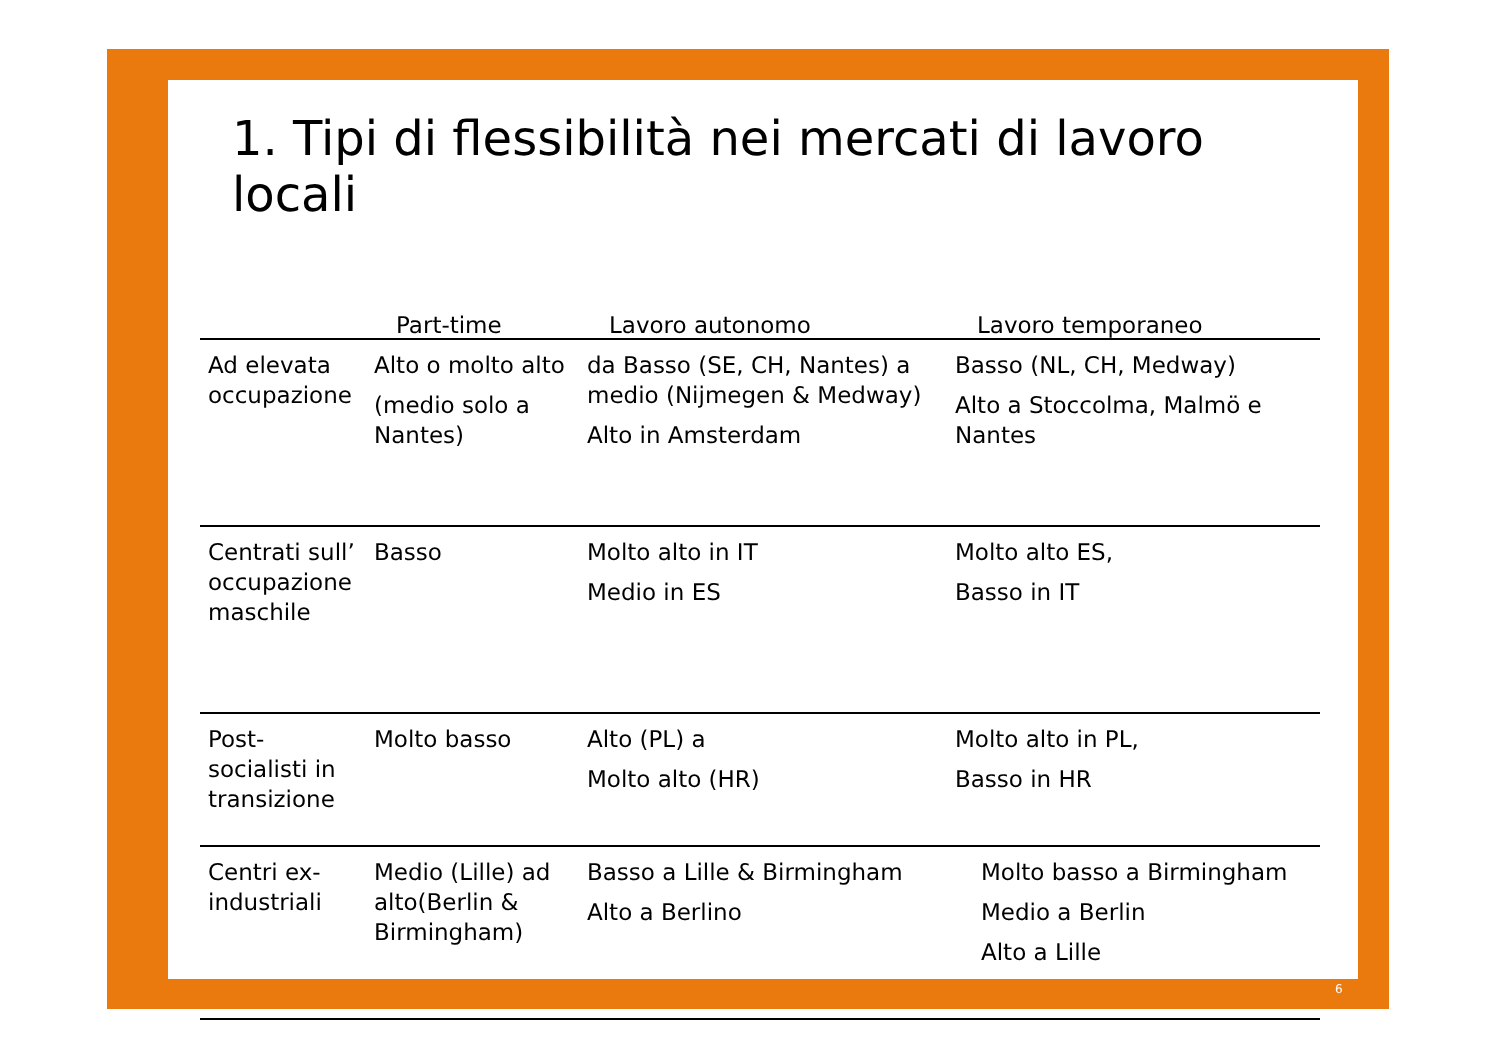1. Tipi di flessibilità nei mercati di lavoro locali
| | Part-time | Lavoro autonomo | Lavoro temporaneo |
| --- | --- | --- | --- |
| Ad elevata occupazione | Alto o molto alto (medio solo a Nantes) | da Basso (SE, CH, Nantes) a medio (Nijmegen & Medway) Alto in Amsterdam | Basso (NL, CH, Medway) Alto a Stoccolma, Malmö e Nantes |
| Centrati sull’ occupazione maschile | Basso | Molto alto in IT Medio in ES | Molto alto ES, Basso in IT |
| Post-socialisti in transizione | Molto basso | Alto (PL) a Molto alto (HR) | Molto alto in PL, Basso in HR |
| Centri ex-industriali | Medio (Lille) ad alto(Berlin & Birmingham) | Basso a Lille & Birmingham Alto a Berlino | Molto basso a Birmingham Medio a Berlin Alto a Lille |
6